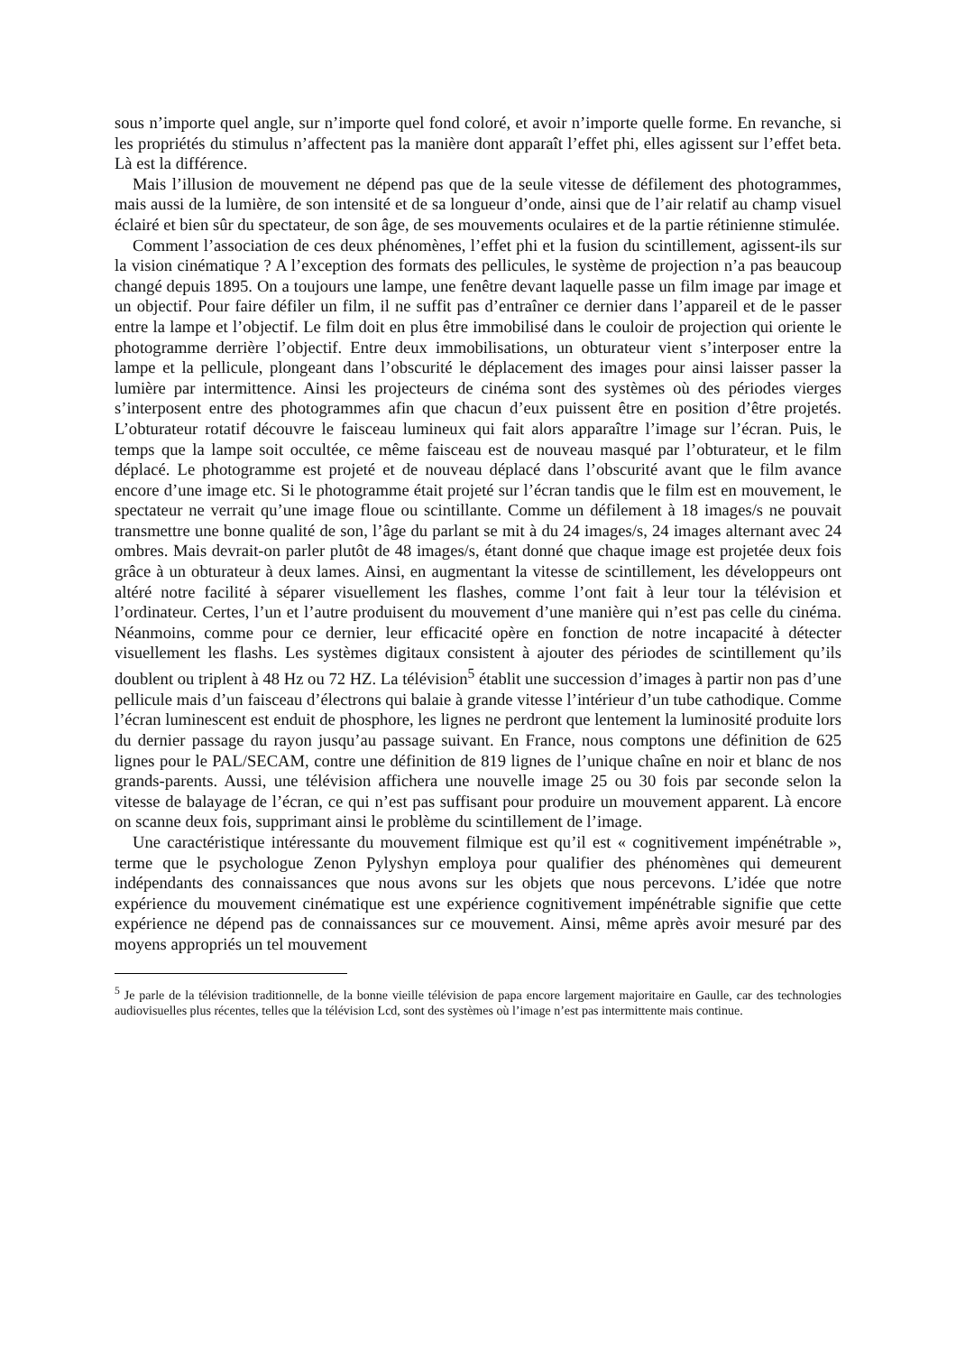sous n’importe quel angle, sur n’importe quel fond coloré, et avoir n’importe quelle forme. En revanche, si les propriétés du stimulus n’affectent pas la manière dont apparaît l’effet phi, elles agissent sur l’effet beta. Là est la différence.
Mais l’illusion de mouvement ne dépend pas que de la seule vitesse de défilement des photogrammes, mais aussi de la lumière, de son intensité et de sa longueur d’onde, ainsi que de l’air relatif au champ visuel éclairé et bien sûr du spectateur, de son âge, de ses mouvements oculaires et de la partie rétinienne stimulée.
Comment l’association de ces deux phénomènes, l’effet phi et la fusion du scintillement, agissent-ils sur la vision cinématique ? A l’exception des formats des pellicules, le système de projection n’a pas beaucoup changé depuis 1895. On a toujours une lampe, une fenêtre devant laquelle passe un film image par image et un objectif. Pour faire défiler un film, il ne suffit pas d’entraîner ce dernier dans l’appareil et de le passer entre la lampe et l’objectif. Le film doit en plus être immobilisé dans le couloir de projection qui oriente le photogramme derrière l’objectif. Entre deux immobilisations, un obturateur vient s’interposer entre la lampe et la pellicule, plongeant dans l’obscurité le déplacement des images pour ainsi laisser passer la lumière par intermittence. Ainsi les projecteurs de cinéma sont des systèmes où des périodes vierges s’interposent entre des photogrammes afin que chacun d’eux puissent être en position d’être projetés. L’obturateur rotatif découvre le faisceau lumineux qui fait alors apparaître l’image sur l’écran. Puis, le temps que la lampe soit occultée, ce même faisceau est de nouveau masqué par l’obturateur, et le film déplacé. Le photogramme est projeté et de nouveau déplacé dans l’obscurité avant que le film avance encore d’une image etc. Si le photogramme était projeté sur l’écran tandis que le film est en mouvement, le spectateur ne verrait qu’une image floue ou scintillante. Comme un défilement à 18 images/s ne pouvait transmettre une bonne qualité de son, l’âge du parlant se mit à du 24 images/s, 24 images alternant avec 24 ombres. Mais devrait-on parler plutôt de 48 images/s, étant donné que chaque image est projetée deux fois grâce à un obturateur à deux lames. Ainsi, en augmentant la vitesse de scintillement, les développeurs ont altéré notre facilité à séparer visuellement les flashes, comme l’ont fait à leur tour la télévision et l’ordinateur. Certes, l’un et l’autre produisent du mouvement d’une manière qui n’est pas celle du cinéma. Néanmoins, comme pour ce dernier, leur efficacité opère en fonction de notre incapacité à détecter visuellement les flashs. Les systèmes digitaux consistent à ajouter des périodes de scintillement qu’ils doublent ou triplent à 48 Hz ou 72 HZ. La télévision<sup>5</sup> établit une succession d’images à partir non pas d’une pellicule mais d’un faisceau d’électrons qui balaie à grande vitesse l’intérieur d’un tube cathodique. Comme l’écran luminescent est enduit de phosphore, les lignes ne perdront que lentement la luminosité produite lors du dernier passage du rayon jusqu’au passage suivant. En France, nous comptons une définition de 625 lignes pour le PAL/SECAM, contre une définition de 819 lignes de l’unique chaîne en noir et blanc de nos grands-parents. Aussi, une télévision affichera une nouvelle image 25 ou 30 fois par seconde selon la vitesse de balayage de l’écran, ce qui n’est pas suffisant pour produire un mouvement apparent. Là encore on scanne deux fois, supprimant ainsi le problème du scintillement de l’image.
Une caractéristique intéressante du mouvement filmique est qu’il est « cognitivement impénétrable », terme que le psychologue Zenon Pylyshyn employa pour qualifier des phénomènes qui demeurent indépendants des connaissances que nous avons sur les objets que nous percevons. L’idée que notre expérience du mouvement cinématique est une expérience cognitivement impénétrable signifie que cette expérience ne dépend pas de connaissances sur ce mouvement. Ainsi, même après avoir mesuré par des moyens appropriés un tel mouvement
<sup>5</sup> Je parle de la télévision traditionnelle, de la bonne vieille télévision de papa encore largement majoritaire en Gaulle, car des technologies audiovisuelles plus récentes, telles que la télévision Lcd, sont des systèmes où l’image n’est pas intermittente mais continue.